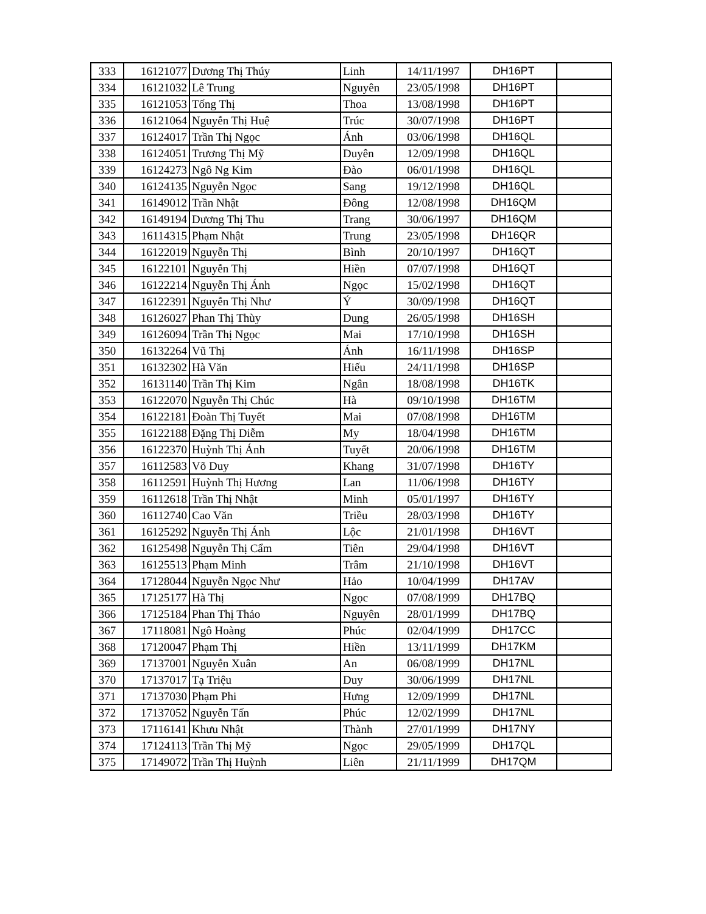| 333 | 16121077 | Dương Thị Thúy | Linh | 14/11/1997 | DH16PT | |
| 334 | 16121032 | Lê Trung | Nguyên | 23/05/1998 | DH16PT | |
| 335 | 16121053 | Tống Thị | Thoa | 13/08/1998 | DH16PT | |
| 336 | 16121064 | Nguyễn Thị Huệ | Trúc | 30/07/1998 | DH16PT | |
| 337 | 16124017 | Trần Thị Ngọc | Ánh | 03/06/1998 | DH16QL | |
| 338 | 16124051 | Trương Thị Mỹ | Duyên | 12/09/1998 | DH16QL | |
| 339 | 16124273 | Ngô Ng Kim | Đào | 06/01/1998 | DH16QL | |
| 340 | 16124135 | Nguyễn Ngọc | Sang | 19/12/1998 | DH16QL | |
| 341 | 16149012 | Trần Nhật | Đông | 12/08/1998 | DH16QM | |
| 342 | 16149194 | Dương Thị Thu | Trang | 30/06/1997 | DH16QM | |
| 343 | 16114315 | Phạm Nhật | Trung | 23/05/1998 | DH16QR | |
| 344 | 16122019 | Nguyễn Thị | Bình | 20/10/1997 | DH16QT | |
| 345 | 16122101 | Nguyễn Thị | Hiền | 07/07/1998 | DH16QT | |
| 346 | 16122214 | Nguyễn Thị Ánh | Ngọc | 15/02/1998 | DH16QT | |
| 347 | 16122391 | Nguyễn Thị Như | Ý | 30/09/1998 | DH16QT | |
| 348 | 16126027 | Phan Thị Thùy | Dung | 26/05/1998 | DH16SH | |
| 349 | 16126094 | Trần Thị Ngọc | Mai | 17/10/1998 | DH16SH | |
| 350 | 16132264 | Vũ Thị | Ánh | 16/11/1998 | DH16SP | |
| 351 | 16132302 | Hà Văn | Hiếu | 24/11/1998 | DH16SP | |
| 352 | 16131140 | Trần Thị Kim | Ngân | 18/08/1998 | DH16TK | |
| 353 | 16122070 | Nguyễn Thị Chúc | Hà | 09/10/1998 | DH16TM | |
| 354 | 16122181 | Đoàn Thị Tuyết | Mai | 07/08/1998 | DH16TM | |
| 355 | 16122188 | Đặng Thị Diễm | My | 18/04/1998 | DH16TM | |
| 356 | 16122370 | Huỳnh Thị Ánh | Tuyết | 20/06/1998 | DH16TM | |
| 357 | 16112583 | Võ Duy | Khang | 31/07/1998 | DH16TY | |
| 358 | 16112591 | Huỳnh Thị Hương | Lan | 11/06/1998 | DH16TY | |
| 359 | 16112618 | Trần Thị Nhật | Minh | 05/01/1997 | DH16TY | |
| 360 | 16112740 | Cao Văn | Triều | 28/03/1998 | DH16TY | |
| 361 | 16125292 | Nguyễn Thị Ánh | Lộc | 21/01/1998 | DH16VT | |
| 362 | 16125498 | Nguyễn Thị Cẩm | Tiên | 29/04/1998 | DH16VT | |
| 363 | 16125513 | Phạm Minh | Trâm | 21/10/1998 | DH16VT | |
| 364 | 17128044 | Nguyễn Ngọc Như | Hảo | 10/04/1999 | DH17AV | |
| 365 | 17125177 | Hà Thị | Ngọc | 07/08/1999 | DH17BQ | |
| 366 | 17125184 | Phan Thị Thảo | Nguyên | 28/01/1999 | DH17BQ | |
| 367 | 17118081 | Ngô Hoàng | Phúc | 02/04/1999 | DH17CC | |
| 368 | 17120047 | Phạm Thị | Hiền | 13/11/1999 | DH17KM | |
| 369 | 17137001 | Nguyễn Xuân | An | 06/08/1999 | DH17NL | |
| 370 | 17137017 | Tạ Triệu | Duy | 30/06/1999 | DH17NL | |
| 371 | 17137030 | Phạm Phi | Hưng | 12/09/1999 | DH17NL | |
| 372 | 17137052 | Nguyễn Tấn | Phúc | 12/02/1999 | DH17NL | |
| 373 | 17116141 | Khưu Nhật | Thành | 27/01/1999 | DH17NY | |
| 374 | 17124113 | Trần Thị Mỹ | Ngọc | 29/05/1999 | DH17QL | |
| 375 | 17149072 | Trần Thị Huỳnh | Liên | 21/11/1999 | DH17QM | |